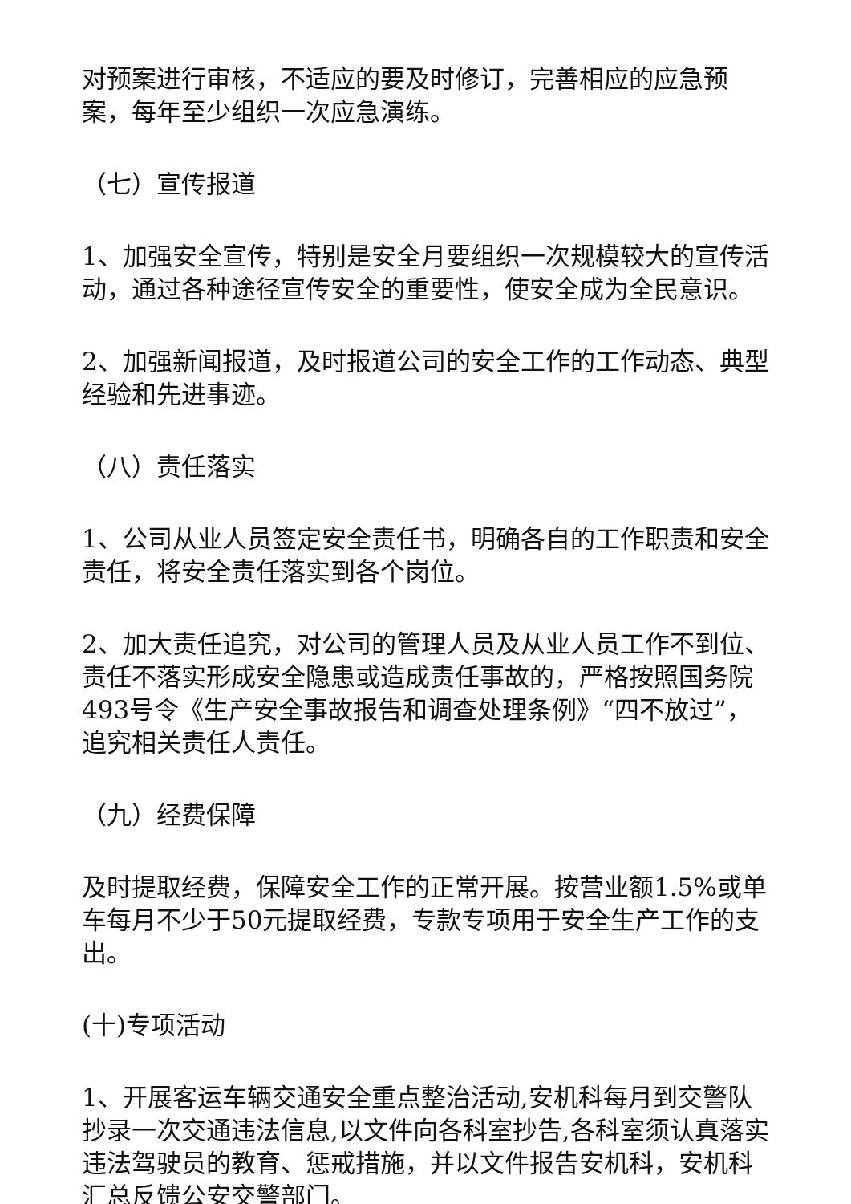对预案进行审核，不适应的要及时修订，完善相应的应急预案，每年至少组织一次应急演练。
（七）宣传报道
1、加强安全宣传，特别是安全月要组织一次规模较大的宣传活动，通过各种途径宣传安全的重要性，使安全成为全民意识。
2、加强新闻报道，及时报道公司的安全工作的工作动态、典型经验和先进事迹。
（八）责任落实
1、公司从业人员签定安全责任书，明确各自的工作职责和安全责任，将安全责任落实到各个岗位。
2、加大责任追究，对公司的管理人员及从业人员工作不到位、责任不落实形成安全隐患或造成责任事故的，严格按照国务院493号令《生产安全事故报告和调查处理条例》“四不放过”，追究相关责任人责任。
（九）经费保障
及时提取经费，保障安全工作的正常开展。按营业额1.5%或单车每月不少于50元提取经费，专款专项用于安全生产工作的支出。
(十)专项活动
1、开展客运车辆交通安全重点整治活动,安机科每月到交警队抄录一次交通违法信息,以文件向各科室抄告,各科室须认真落实违法驾驶员的教育、惩戒措施，并以文件报告安机科，安机科汇总反馈公安交警部门。